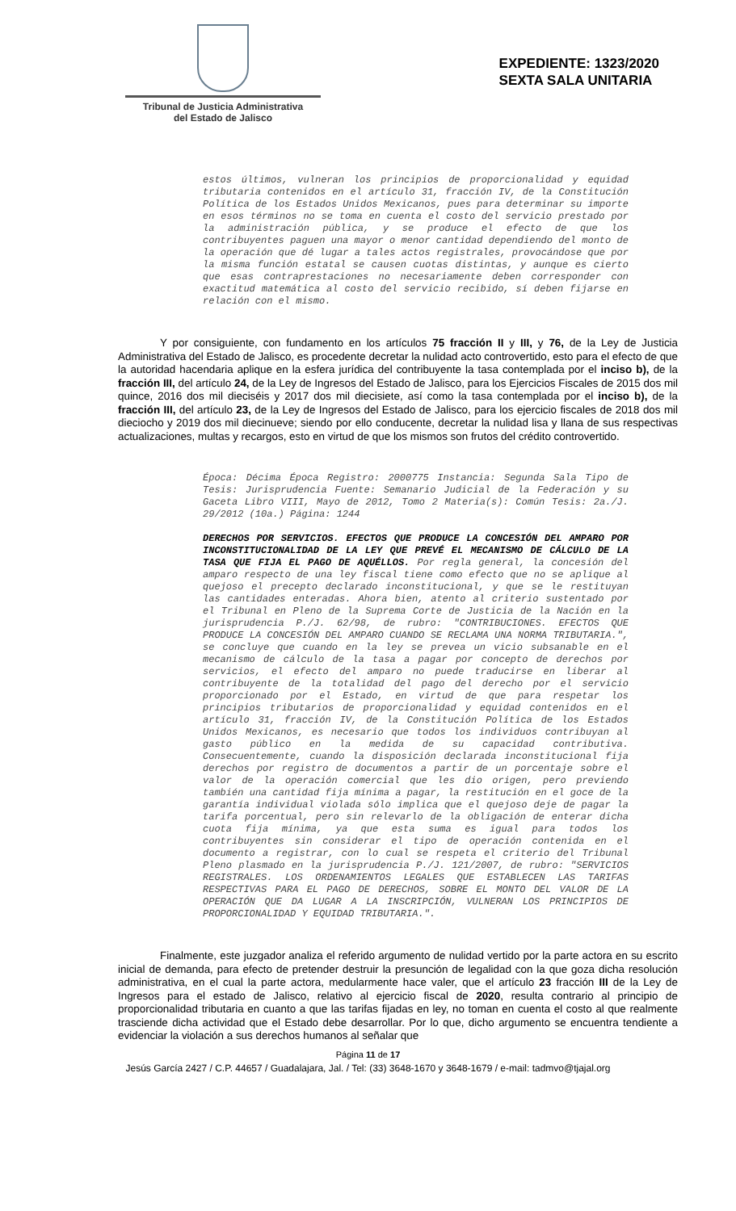Tribunal de Justicia Administrativa
del Estado de Jalisco
EXPEDIENTE: 1323/2020
SEXTA SALA UNITARIA
estos últimos, vulneran los principios de proporcionalidad y equidad tributaria contenidos en el artículo 31, fracción IV, de la Constitución Política de los Estados Unidos Mexicanos, pues para determinar su importe en esos términos no se toma en cuenta el costo del servicio prestado por la administración pública, y se produce el efecto de que los contribuyentes paguen una mayor o menor cantidad dependiendo del monto de la operación que dé lugar a tales actos registrales, provocándose que por la misma función estatal se causen cuotas distintas, y aunque es cierto que esas contraprestaciones no necesariamente deben corresponder con exactitud matemática al costo del servicio recibido, sí deben fijarse en relación con el mismo.
Y por consiguiente, con fundamento en los artículos 75 fracción II y III, y 76, de la Ley de Justicia Administrativa del Estado de Jalisco, es procedente decretar la nulidad acto controvertido, esto para el efecto de que la autoridad hacendaria aplique en la esfera jurídica del contribuyente la tasa contemplada por el inciso b), de la fracción III, del artículo 24, de la Ley de Ingresos del Estado de Jalisco, para los Ejercicios Fiscales de 2015 dos mil quince, 2016 dos mil dieciséis y 2017 dos mil diecisiete, así como la tasa contemplada por el inciso b), de la fracción III, del artículo 23, de la Ley de Ingresos del Estado de Jalisco, para los ejercicio fiscales de 2018 dos mil dieciocho y 2019 dos mil diecinueve; siendo por ello conducente, decretar la nulidad lisa y llana de sus respectivas actualizaciones, multas y recargos, esto en virtud de que los mismos son frutos del crédito controvertido.
Época: Décima Época Registro: 2000775 Instancia: Segunda Sala Tipo de Tesis: Jurisprudencia Fuente: Semanario Judicial de la Federación y su Gaceta Libro VIII, Mayo de 2012, Tomo 2 Materia(s): Común Tesis: 2a./J. 29/2012 (10a.) Página: 1244
DERECHOS POR SERVICIOS. EFECTOS QUE PRODUCE LA CONCESIÓN DEL AMPARO POR INCONSTITUCIONALIDAD DE LA LEY QUE PREVÉ EL MECANISMO DE CÁLCULO DE LA TASA QUE FIJA EL PAGO DE AQUÉLLOS. Por regla general, la concesión del amparo respecto de una ley fiscal tiene como efecto que no se aplique al quejoso el precepto declarado inconstitucional, y que se le restituyan las cantidades enteradas. Ahora bien, atento al criterio sustentado por el Tribunal en Pleno de la Suprema Corte de Justicia de la Nación en la jurisprudencia P./J. 62/98, de rubro: "CONTRIBUCIONES. EFECTOS QUE PRODUCE LA CONCESIÓN DEL AMPARO CUANDO SE RECLAMA UNA NORMA TRIBUTARIA.", se concluye que cuando en la ley se prevea un vicio subsanable en el mecanismo de cálculo de la tasa a pagar por concepto de derechos por servicios, el efecto del amparo no puede traducirse en liberar al contribuyente de la totalidad del pago del derecho por el servicio proporcionado por el Estado, en virtud de que para respetar los principios tributarios de proporcionalidad y equidad contenidos en el artículo 31, fracción IV, de la Constitución Política de los Estados Unidos Mexicanos, es necesario que todos los individuos contribuyan al gasto público en la medida de su capacidad contributiva. Consecuentemente, cuando la disposición declarada inconstitucional fija derechos por registro de documentos a partir de un porcentaje sobre el valor de la operación comercial que les dio origen, pero previendo también una cantidad fija mínima a pagar, la restitución en el goce de la garantía individual violada sólo implica que el quejoso deje de pagar la tarifa porcentual, pero sin relevarlo de la obligación de enterar dicha cuota fija mínima, ya que esta suma es igual para todos los contribuyentes sin considerar el tipo de operación contenida en el documento a registrar, con lo cual se respeta el criterio del Tribunal Pleno plasmado en la jurisprudencia P./J. 121/2007, de rubro: "SERVICIOS REGISTRALES. LOS ORDENAMIENTOS LEGALES QUE ESTABLECEN LAS TARIFAS RESPECTIVAS PARA EL PAGO DE DERECHOS, SOBRE EL MONTO DEL VALOR DE LA OPERACIÓN QUE DA LUGAR A LA INSCRIPCIÓN, VULNERAN LOS PRINCIPIOS DE PROPORCIONALIDAD Y EQUIDAD TRIBUTARIA.".
Finalmente, este juzgador analiza el referido argumento de nulidad vertido por la parte actora en su escrito inicial de demanda, para efecto de pretender destruir la presunción de legalidad con la que goza dicha resolución administrativa, en el cual la parte actora, medularmente hace valer, que el artículo 23 fracción III de la Ley de Ingresos para el estado de Jalisco, relativo al ejercicio fiscal de 2020, resulta contrario al principio de proporcionalidad tributaria en cuanto a que las tarifas fijadas en ley, no toman en cuenta el costo al que realmente trasciende dicha actividad que el Estado debe desarrollar. Por lo que, dicho argumento se encuentra tendiente a evidenciar la violación a sus derechos humanos al señalar que
Página 11 de 17
Jesús García 2427 / C.P. 44657 / Guadalajara, Jal. / Tel: (33) 3648-1670 y 3648-1679 / e-mail: tadmvo@tjajal.org